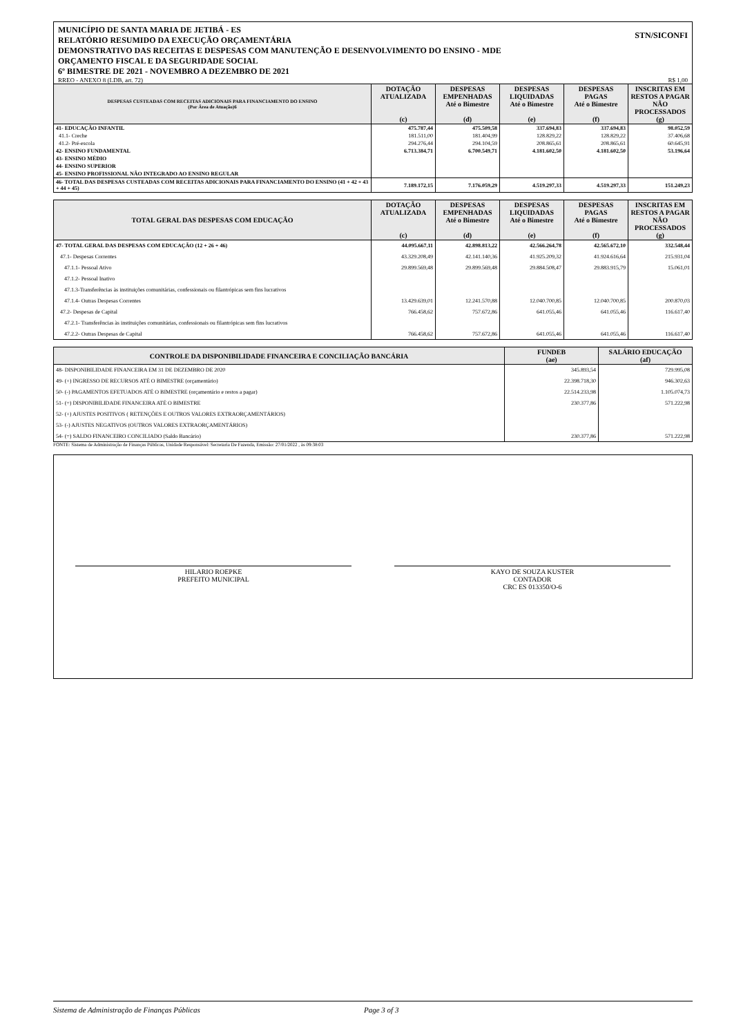MUNICÍPIO DE SANTA MARIA DE JETIBÁ - ES
RELATÓRIO RESUMIDO DA EXECUÇÃO ORÇAMENTÁRIA
DEMONSTRATIVO DAS RECEITAS E DESPESAS COM MANUTENÇÃO E DESENVOLVIMENTO DO ENSINO - MDE
ORÇAMENTO FISCAL E DA SEGURIDADE SOCIAL
6º BIMESTRE DE 2021 - NOVEMBRO A DEZEMBRO DE 2021
STN/SICONFI
RREO - ANEXO 8 (LDB, art. 72) R$ 1,00
| DESPESAS CUSTEADAS COM RECEITAS ADICIONAIS PARA FINANCIAMENTO DO ENSINO (Por Área de Atuação)6 | DOTAÇÃO ATUALIZADA (c) | DESPESAS EMPENHADAS Até o Bimestre (d) | DESPESAS LIQUIDADAS Até o Bimestre (e) | DESPESAS PAGAS Até o Bimestre (f) | INSCRITAS EM RESTOS A PAGAR NÃO PROCESSADOS (g) |
| --- | --- | --- | --- | --- | --- |
| 41- EDUCAÇÃO INFANTIL | 475.787,44 | 475.509,58 | 337.694,83 | 337.694,83 | 98.052,59 |
| 41.1- Creche | 181.511,00 | 181.404,99 | 128.829,22 | 128.829,22 | 37.406,68 |
| 41.2- Pré-escola | 294.276,44 | 294.104,59 | 208.865,61 | 208.865,61 | 60.645,91 |
| 42- ENSINO FUNDAMENTAL | 6.713.384,71 | 6.700.549,71 | 4.181.602,50 | 4.181.602,50 | 53.196,64 |
| 43- ENSINO MÉDIO | | | | | |
| 44- ENSINO SUPERIOR | | | | | |
| 45- ENSINO PROFISSIONAL NÃO INTEGRADO AO ENSINO REGULAR | | | | | |
| 46- TOTAL DAS DESPESAS CUSTEADAS COM RECEITAS ADICIONAIS PARA FINANCIAMENTO DO ENSINO (41 + 42 + 43 + 44 + 45) | 7.189.172,15 | 7.176.059,29 | 4.519.297,33 | 4.519.297,33 | 151.249,23 |
| TOTAL GERAL DAS DESPESAS COM EDUCAÇÃO | DOTAÇÃO ATUALIZADA (c) | DESPESAS EMPENHADAS Até o Bimestre (d) | DESPESAS LIQUIDADAS Até o Bimestre (e) | DESPESAS PAGAS Até o Bimestre (f) | INSCRITAS EM RESTOS A PAGAR NÃO PROCESSADOS (g) |
| --- | --- | --- | --- | --- | --- |
| 47- TOTAL GERAL DAS DESPESAS COM EDUCAÇÃO (12 + 26 + 46) | 44.095.667,11 | 42.898.813,22 | 42.566.264,78 | 42.565.672,10 | 332.548,44 |
| 47.1- Despesas Correntes | 43.329.208,49 | 42.141.140,36 | 41.925.209,32 | 41.924.616,64 | 215.931,04 |
| 47.1.1- Pessoal Ativo | 29.899.569,48 | 29.899.569,48 | 29.884.508,47 | 29.883.915,79 | 15.061,01 |
| 47.1.2- Pessoal Inativo | | | | | |
| 47.1.3-Transferências às instituições comunitárias, confessionais ou filantrópicas sem fins lucrativos | | | | | |
| 47.1.4- Outras Despesas Correntes | 13.429.639,01 | 12.241.570,88 | 12.040.700,85 | 12.040.700,85 | 200.870,03 |
| 47.2- Despesas de Capital | 766.458,62 | 757.672,86 | 641.055,46 | 641.055,46 | 116.617,40 |
| 47.2.1- Transferências às instituições comunitárias, confessionais ou filantrópicas sem fins lucrativos | | | | | |
| 47.2.2- Outras Despesas de Capital | 766.458,62 | 757.672,86 | 641.055,46 | 641.055,46 | 116.617,40 |
| CONTROLE DA DISPONIBILIDADE FINANCEIRA E CONCILIAÇÃO BANCÁRIA | FUNDEB (ae) | SALÁRIO EDUCAÇÃO (af) |
| --- | --- | --- |
| 48- DISPONIBILIDADE FINANCEIRA EM 31 DE DEZEMBRO DE 2020 | 345.893,54 | 729.995,08 |
| 49- (+) INGRESSO DE RECURSOS ATÉ O BIMESTRE (orçamentário) | 22.398.718,30 | 946.302,63 |
| 50- (-) PAGAMENTOS EFETUADOS ATÉ O BIMESTRE (orçamentário e restos a pagar) | 22.514.233,98 | 1.105.074,73 |
| 51- (=) DISPONIBILIDADE FINANCEIRA ATÉ O BIMESTRE | 230.377,86 | 571.222,98 |
| 52- (+) AJUSTES POSITIVOS ( RETENÇÕES E OUTROS VALORES EXTRAORÇAMENTÁRIOS) | | |
| 53- (-) AJUSTES NEGATIVOS (OUTROS VALORES EXTRAORÇAMENTÁRIOS) | | |
| 54- (=) SALDO FINANCEIRO CONCILIADO (Saldo Bancário) | 230.377,86 | 571.222,98 |
FONTE: Sistema de Administração de Finanças Públicas, Unidade Responsável: Secretaria De Fazenda, Emissão: 27/01/2022 , às 09:38:03
HILARIO ROEPKE
PREFEITO MUNICIPAL
KAYO DE SOUZA KUSTER
CONTADOR
CRC ES 013350/O-6
Sistema de Administração de Finanças Públicas Page 3 of 3